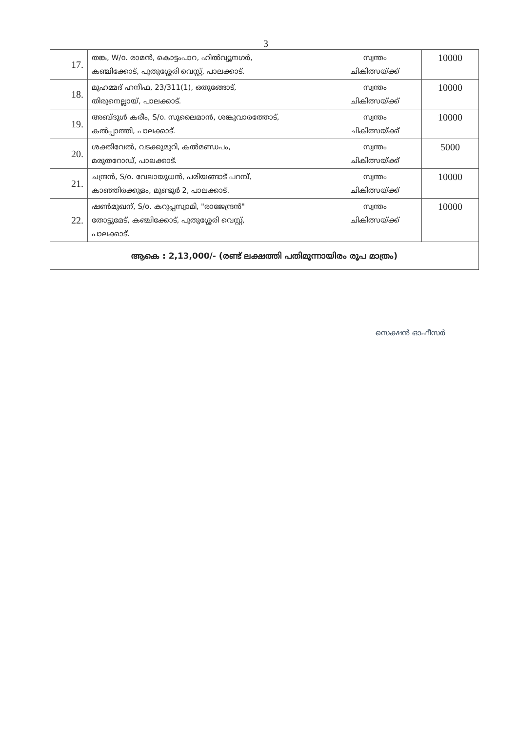3
| 17. | തങ്ക, W/o. രാമൻ, കൊട്ടംപാറ, ഹിൽവ്യൂനഗർ, കഞ്ചിക്കോട്, പുതുശ്ശേരി വെസ്റ്റ്, പാലക്കാട്. | സ്വന്തം ചികിത്സയ്ക്ക് | 10000 |
| 18. | മുഹമ്മദ് ഹനീഫ, 23/311(1), ഒതുങ്ങോട്, തിരുനെല്ലായ്, പാലക്കാട്. | സ്വന്തം ചികിത്സയ്ക്ക് | 10000 |
| 19. | അബ്ദുൾ കരീം, S/o. സുലൈമാൻ, ശങ്കുവാരത്തോട്, കൽപ്പാത്തി, പാലക്കാട്. | സ്വന്തം ചികിത്സയ്ക്ക് | 10000 |
| 20. | ശക്തിവേൽ, വടക്കുമുറി, കൽമണ്ഡപം, മരുതറോഡ്, പാലക്കാട്. | സ്വന്തം ചികിത്സയ്ക്ക് | 5000 |
| 21. | ചന്ദ്രൻ, S/o. വേലായുധൻ, പരിയങ്ങാട് പറമ്പ്, കാഞ്ഞിരക്കുളം, മുണ്ടൂർ 2, പാലക്കാട്. | സ്വന്തം ചികിത്സയ്ക്ക് | 10000 |
| 22. | ഷൺമുഖന്, S/o. കറുപ്പസ്വാമി, "രാജേന്ദ്രൻ" തോട്ടുമേട്, കഞ്ചിക്കോട്, പുതുശ്ശേരി വെസ്റ്റ്, പാലക്കാട്. | സ്വന്തം ചികിത്സയ്ക്ക് | 10000 |
| ആകെ : 2,13,000/- (രണ്ട് ലക്ഷത്തി പതിമൂന്നായിരം രൂപ മാത്രം) | | | |
സെക്ഷൻ ഓഫീസർ